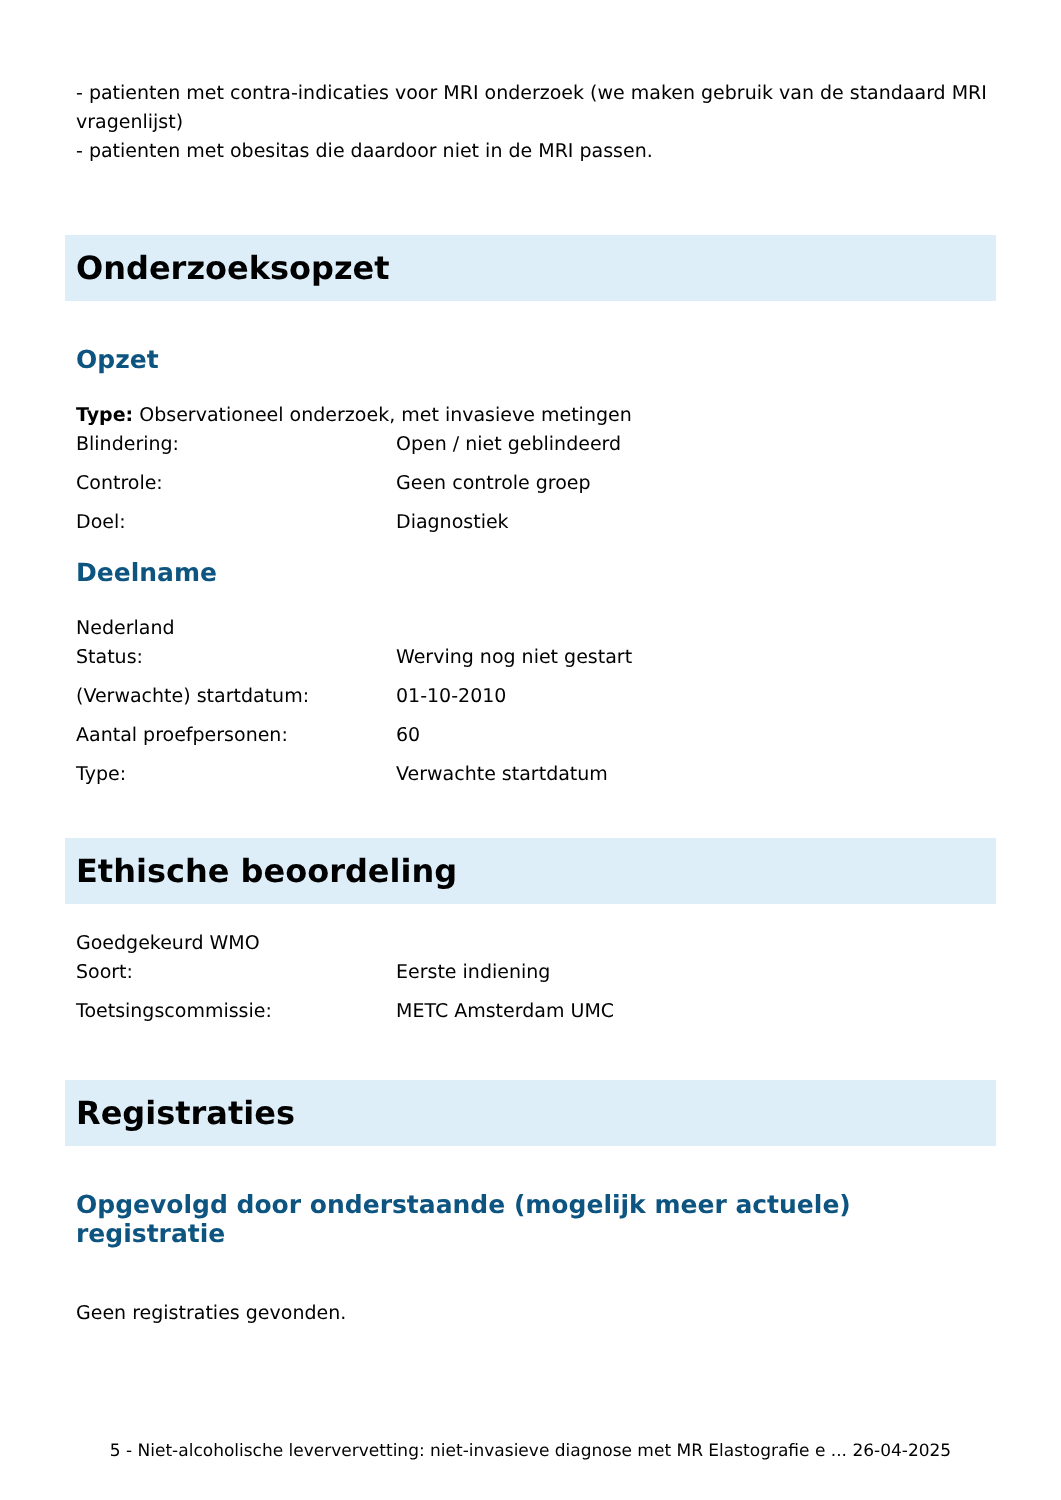- patienten met contra-indicaties voor MRI onderzoek (we maken gebruik van de standaard MRI vragenlijst)
- patienten met obesitas die daardoor niet in de MRI passen.
Onderzoeksopzet
Opzet
Type: Observationeel onderzoek, met invasieve metingen
| Blindering: | Open / niet geblindeerd |
| Controle: | Geen controle groep |
| Doel: | Diagnostiek |
Deelname
Nederland
| Status: | Werving nog niet gestart |
| (Verwachte) startdatum: | 01-10-2010 |
| Aantal proefpersonen: | 60 |
| Type: | Verwachte startdatum |
Ethische beoordeling
Goedgekeurd WMO
| Soort: | Eerste indiening |
| Toetsingscommissie: | METC Amsterdam UMC |
Registraties
Opgevolgd door onderstaande (mogelijk meer actuele) registratie
Geen registraties gevonden.
5 - Niet-alcoholische leververvetting: niet-invasieve diagnose met MR Elastografie e ... 26-04-2025